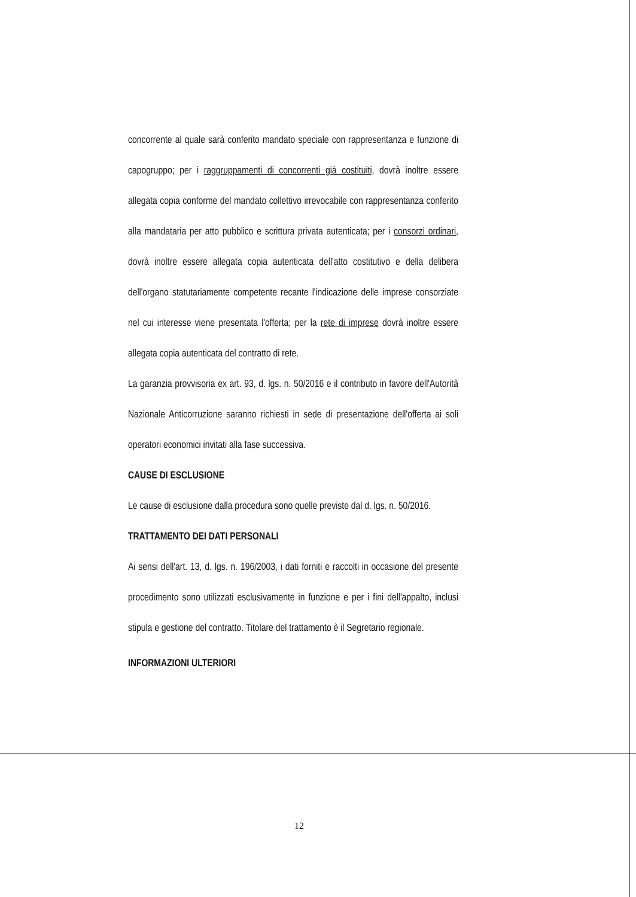concorrente al quale sarà conferito mandato speciale con rappresentanza e funzione di capogruppo; per i raggruppamenti di concorrenti già costituiti, dovrà inoltre essere allegata copia conforme del mandato collettivo irrevocabile con rappresentanza conferito alla mandataria per atto pubblico e scrittura privata autenticata; per i consorzi ordinari, dovrà inoltre essere allegata copia autenticata dell'atto costitutivo e della delibera dell'organo statutariamente competente recante l'indicazione delle imprese consorziate nel cui interesse viene presentata l'offerta; per la rete di imprese dovrà inoltre essere allegata copia autenticata del contratto di rete.
La garanzia provvisoria ex art. 93, d. lgs. n. 50/2016 e il contributo in favore dell'Autorità Nazionale Anticorruzione saranno richiesti in sede di presentazione dell'offerta ai soli operatori economici invitati alla fase successiva.
CAUSE DI ESCLUSIONE
Le cause di esclusione dalla procedura sono quelle previste dal d. lgs. n. 50/2016.
TRATTAMENTO DEI DATI PERSONALI
Ai sensi dell'art. 13, d. lgs. n. 196/2003, i dati forniti e raccolti in occasione del presente procedimento sono utilizzati esclusivamente in funzione e per i fini dell'appalto, inclusi stipula e gestione del contratto. Titolare del trattamento è il Segretario regionale.
INFORMAZIONI ULTERIORI
12